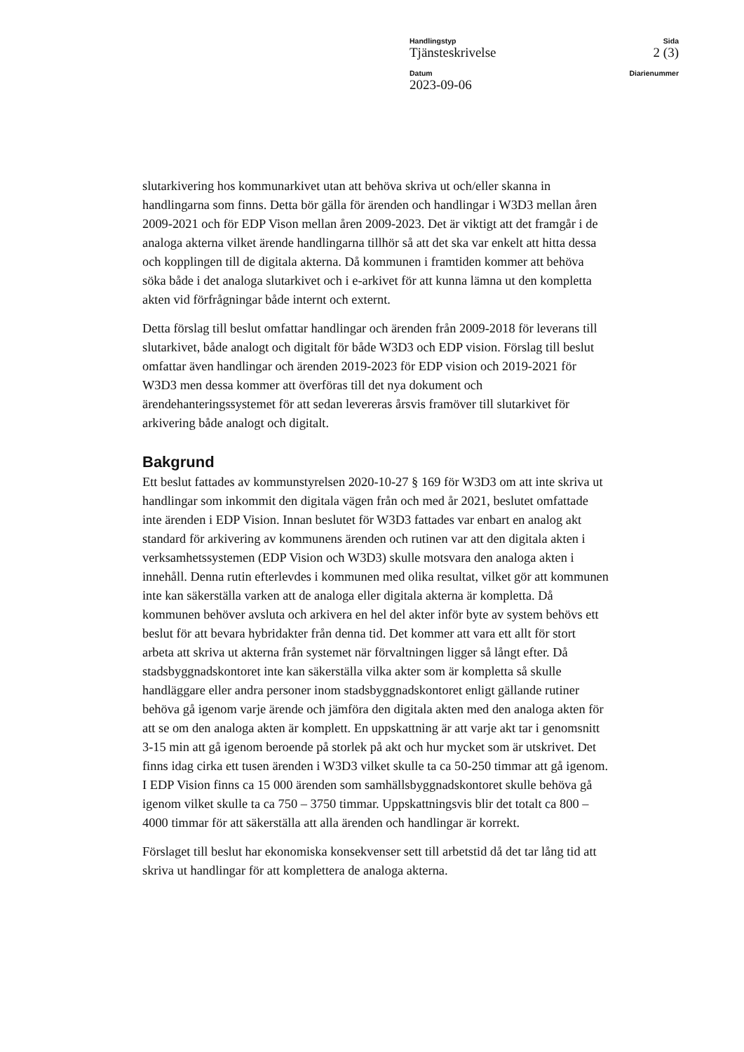Handlingstyp
Tjänsteskrivelse
Sida
2 (3)
Datum
2023-09-06
Diarienummer
slutarkivering hos kommunarkivet utan att behöva skriva ut och/eller skanna in handlingarna som finns. Detta bör gälla för ärenden och handlingar i W3D3 mellan åren 2009-2021 och för EDP Vison mellan åren 2009-2023. Det är viktigt att det framgår i de analoga akterna vilket ärende handlingarna tillhör så att det ska var enkelt att hitta dessa och kopplingen till de digitala akterna. Då kommunen i framtiden kommer att behöva söka både i det analoga slutarkivet och i e-arkivet för att kunna lämna ut den kompletta akten vid förfrågningar både internt och externt.
Detta förslag till beslut omfattar handlingar och ärenden från 2009-2018 för leverans till slutarkivet, både analogt och digitalt för både W3D3 och EDP vision. Förslag till beslut omfattar även handlingar och ärenden 2019-2023 för EDP vision och 2019-2021 för W3D3 men dessa kommer att överföras till det nya dokument och ärendehanteringssystemet för att sedan levereras årsvis framöver till slutarkivet för arkivering både analogt och digitalt.
Bakgrund
Ett beslut fattades av kommunstyrelsen 2020-10-27 § 169 för W3D3 om att inte skriva ut handlingar som inkommit den digitala vägen från och med år 2021, beslutet omfattade inte ärenden i EDP Vision. Innan beslutet för W3D3 fattades var enbart en analog akt standard för arkivering av kommunens ärenden och rutinen var att den digitala akten i verksamhetssystemen (EDP Vision och W3D3) skulle motsvara den analoga akten i innehåll. Denna rutin efterlevdes i kommunen med olika resultat, vilket gör att kommunen inte kan säkerställa varken att de analoga eller digitala akterna är kompletta. Då kommunen behöver avsluta och arkivera en hel del akter inför byte av system behövs ett beslut för att bevara hybridakter från denna tid. Det kommer att vara ett allt för stort arbeta att skriva ut akterna från systemet när förvaltningen ligger så långt efter. Då stadsbyggnadskontoret inte kan säkerställa vilka akter som är kompletta så skulle handläggare eller andra personer inom stadsbyggnadskontoret enligt gällande rutiner behöva gå igenom varje ärende och jämföra den digitala akten med den analoga akten för att se om den analoga akten är komplett. En uppskattning är att varje akt tar i genomsnitt 3-15 min att gå igenom beroende på storlek på akt och hur mycket som är utskrivet. Det finns idag cirka ett tusen ärenden i W3D3 vilket skulle ta ca 50-250 timmar att gå igenom. I EDP Vision finns ca 15 000 ärenden som samhällsbyggnadskontoret skulle behöva gå igenom vilket skulle ta ca 750 – 3750 timmar. Uppskattningsvis blir det totalt ca 800 – 4000 timmar för att säkerställa att alla ärenden och handlingar är korrekt.
Förslaget till beslut har ekonomiska konsekvenser sett till arbetstid då det tar lång tid att skriva ut handlingar för att komplettera de analoga akterna.